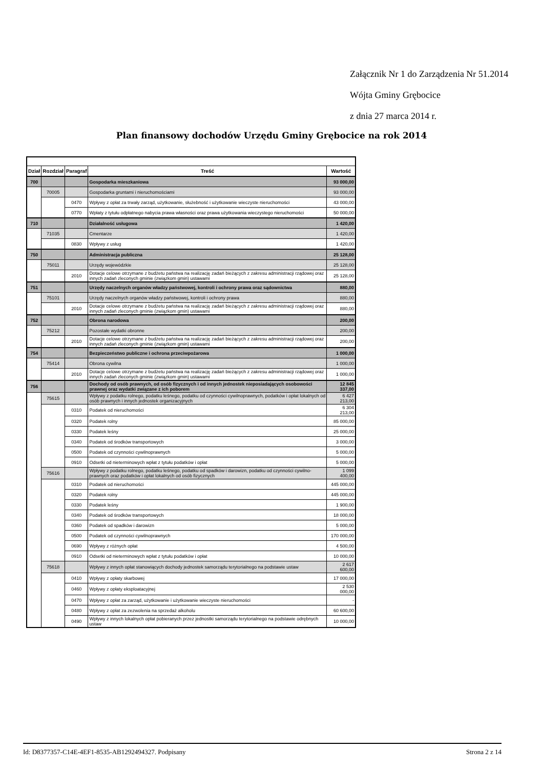Załącznik Nr 1 do Zarządzenia Nr 51.2014
Wójta Gminy Grębocice
z dnia 27 marca 2014 r.
Plan finansowy dochodów Urzędu Gminy Grębocice na rok 2014
| Dział | Rozdział | Paragraf | Treść | Wartość |
| --- | --- | --- | --- | --- |
| 700 | | | Gospodarka mieszkaniowa | 93 000,00 |
| | 70005 | | Gospodarka gruntami i nieruchomościami | 93 000,00 |
| | | 0470 | Wpływy z opłat za trwały zarząd, użytkowanie, służebność i użytkowanie wieczyste nieruchomości | 43 000,00 |
| | | 0770 | Wpłaty z tytułu odpłatnego nabycia prawa własności oraz prawa użytkowania wieczystego nieruchomości | 50 000,00 |
| 710 | | | Działalność usługowa | 1 420,00 |
| | 71035 | | Cmentarze | 1 420,00 |
| | | 0830 | Wpływy z usług | 1 420,00 |
| 750 | | | Administracja publiczna | 25 128,00 |
| | 75011 | | Urzędy wojewódzkie | 25 128,00 |
| | | 2010 | Dotacje celowe otrzymane z budżetu państwa na realizację zadań bieżących z zakresu administracji rządowej oraz innych zadań zleconych gminie (związkom gmin) ustawami | 25 128,00 |
| 751 | | | Urzędy naczelnych organów władzy państwowej, kontroli i ochrony prawa oraz sądownictwa | 880,00 |
| | 75101 | | Urzędy naczelnych organów władzy państwowej, kontroli i ochrony prawa | 880,00 |
| | | 2010 | Dotacje celowe otrzymane z budżetu państwa na realizację zadań bieżących z zakresu administracji rządowej oraz innych zadań zleconych gminie (związkom gmin) ustawami | 880,00 |
| 752 | | | Obrona narodowa | 200,00 |
| | 75212 | | Pozostałe wydatki obronne | 200,00 |
| | | 2010 | Dotacje celowe otrzymane z budżetu państwa na realizację zadań bieżących z zakresu administracji rządowej oraz innych zadań zleconych gminie (związkom gmin) ustawami | 200,00 |
| 754 | | | Bezpieczeństwo publiczne i ochrona przeciwpożarowa | 1 000,00 |
| | 75414 | | Obrona cywilna | 1 000,00 |
| | | 2010 | Dotacje celowe otrzymane z budżetu państwa na realizację zadań bieżących z zakresu administracji rządowej oraz innych zadań zleconych gminie (związkom gmin) ustawami | 1 000,00 |
| 756 | | | Dochody od osób prawnych, od osób fizycznych i od innych jednostek nieposiadających osobowości prawnej oraz wydatki związane z ich poborem | 12 845 337,00 |
| | 75615 | | Wpływy z podatku rolnego, podatku leśnego, podatku od czynności cywilnoprawnych, podatków i opłat lokalnych od osób prawnych i innych jednostek organizacyjnych | 6 427 213,00 |
| | | 0310 | Podatek od nieruchomości | 6 304 213,00 |
| | | 0320 | Podatek rolny | 85 000,00 |
| | | 0330 | Podatek leśny | 25 000,00 |
| | | 0340 | Podatek od środków transportowych | 3 000,00 |
| | | 0500 | Podatek od czynności cywilnoprawnych | 5 000,00 |
| | | 0910 | Odsetki od nieterminowych wpłat z tytułu podatków i opłat | 5 000,00 |
| | 75616 | | Wpływy z podatku rolnego, podatku leśnego, podatku od spadków i darowizn, podatku od czynności cywilno-prawnych oraz podatków i opłat lokalnych od osób fizycznych | 1 099 400,00 |
| | | 0310 | Podatek od nieruchomości | 445 000,00 |
| | | 0320 | Podatek rolny | 445 000,00 |
| | | 0330 | Podatek leśny | 1 900,00 |
| | | 0340 | Podatek od środków transportowych | 18 000,00 |
| | | 0360 | Podatek od spadków i darowizn | 5 000,00 |
| | | 0500 | Podatek od czynności cywilnoprawnych | 170 000,00 |
| | | 0690 | Wpływy z różnych opłat | 4 500,00 |
| | | 0910 | Odsetki od nieterminowych wpłat z tytułu podatków i opłat | 10 000,00 |
| | 75618 | | Wpływy z innych opłat stanowiących dochody jednostek samorządu terytorialnego na podstawie ustaw | 2 617 600,00 |
| | | 0410 | Wpływy z opłaty skarbowej | 17 000,00 |
| | | 0460 | Wpływy z opłaty eksploatacyjnej | 2 530 000,00 |
| | | 0470 | Wpływy z opłat za zarząd, użytkowanie i użytkowanie wieczyste nieruchomości | - |
| | | 0480 | Wpływy z opłat za zezwolenia na sprzedaż alkoholu | 60 600,00 |
| | | 0490 | Wpływy z innych lokalnych opłat pobieranych przez jednostki samorządu terytorialnego na podstawie odrębnych ustaw | 10 000,00 |
Id: D8377357-C14E-4EF1-8535-AB1292494327. Podpisany Strona 2 z 14